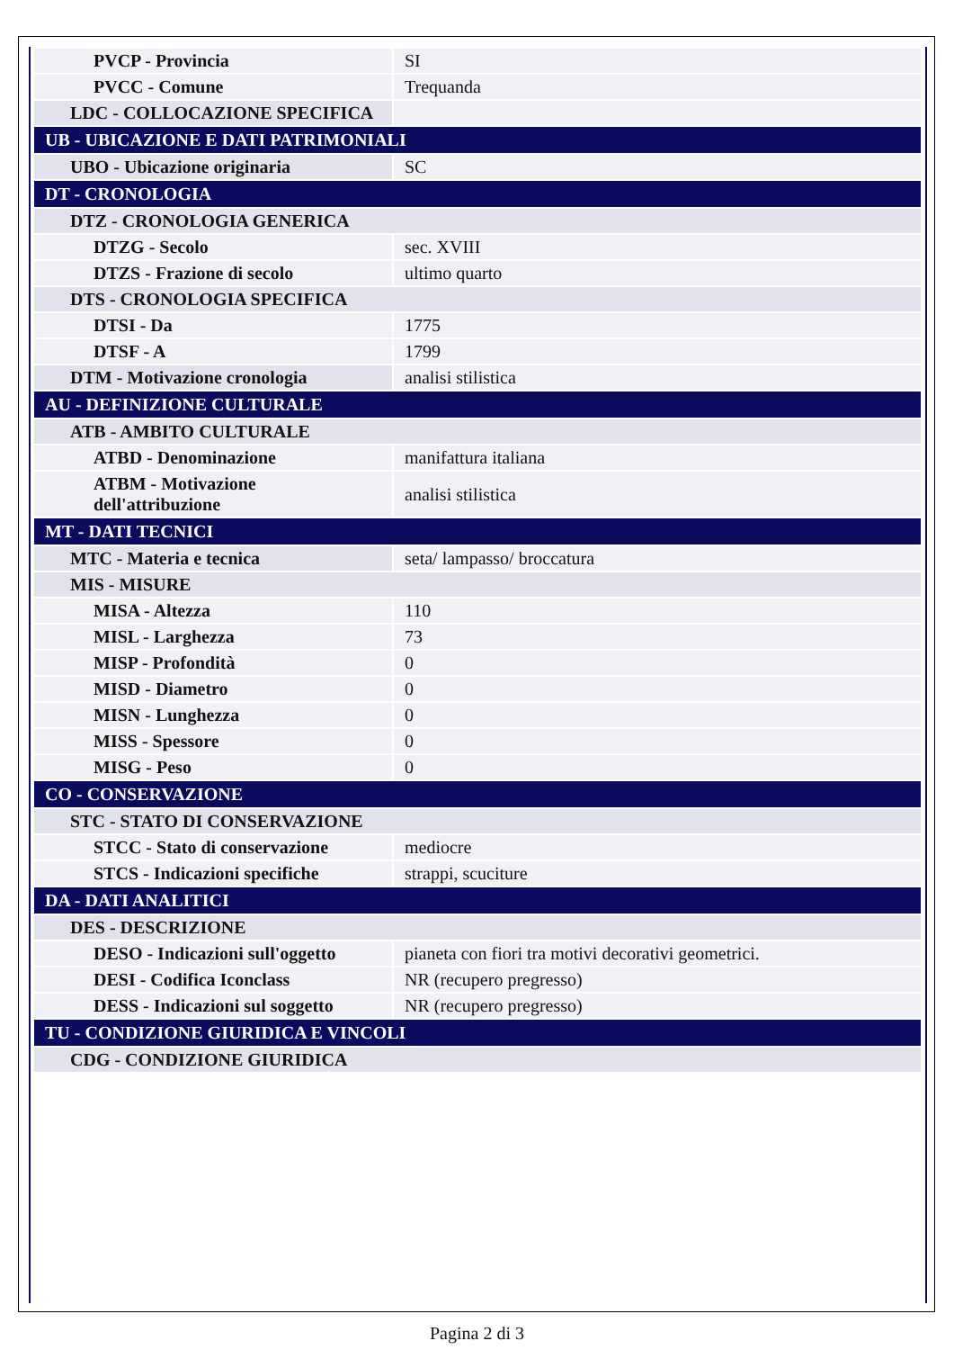| PVCP - Provincia | SI |
| PVCC - Comune | Trequanda |
| LDC - COLLOCAZIONE SPECIFICA | |
| UB - UBICAZIONE E DATI PATRIMONIALI | |
| UBO - Ubicazione originaria | SC |
| DT - CRONOLOGIA | |
| DTZ - CRONOLOGIA GENERICA | |
| DTZG - Secolo | sec. XVIII |
| DTZS - Frazione di secolo | ultimo quarto |
| DTS - CRONOLOGIA SPECIFICA | |
| DTSI - Da | 1775 |
| DTSF - A | 1799 |
| DTM - Motivazione cronologia | analisi stilistica |
| AU - DEFINIZIONE CULTURALE | |
| ATB - AMBITO CULTURALE | |
| ATBD - Denominazione | manifattura italiana |
| ATBM - Motivazione dell'attribuzione | analisi stilistica |
| MT - DATI TECNICI | |
| MTC - Materia e tecnica | seta/ lampasso/ broccatura |
| MIS - MISURE | |
| MISA - Altezza | 110 |
| MISL - Larghezza | 73 |
| MISP - Profondità | 0 |
| MISD - Diametro | 0 |
| MISN - Lunghezza | 0 |
| MISS - Spessore | 0 |
| MISG - Peso | 0 |
| CO - CONSERVAZIONE | |
| STC - STATO DI CONSERVAZIONE | |
| STCC - Stato di conservazione | mediocre |
| STCS - Indicazioni specifiche | strappi, scuciture |
| DA - DATI ANALITICI | |
| DES - DESCRIZIONE | |
| DESO - Indicazioni sull'oggetto | pianeta con fiori tra motivi decorativi geometrici. |
| DESI - Codifica Iconclass | NR (recupero pregresso) |
| DESS - Indicazioni sul soggetto | NR (recupero pregresso) |
| TU - CONDIZIONE GIURIDICA E VINCOLI | |
| CDG - CONDIZIONE GIURIDICA | |
Pagina 2 di 3